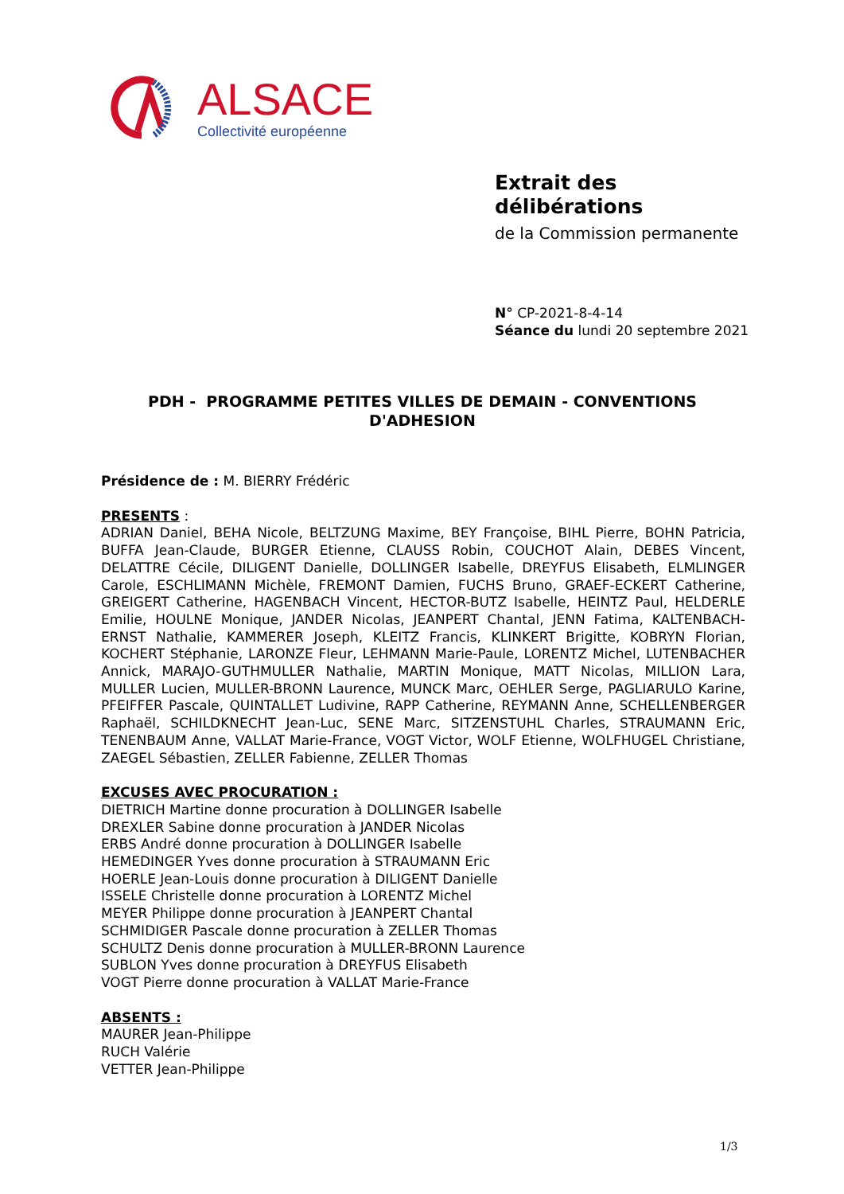ALSACE
Collectivité européenne
Extrait des délibérations
de la Commission permanente
N° CP-2021-8-4-14
Séance du lundi 20 septembre 2021
PDH - PROGRAMME PETITES VILLES DE DEMAIN - CONVENTIONS D'ADHESION
Présidence de : M. BIERRY Frédéric
PRESENTS :
ADRIAN Daniel, BEHA Nicole, BELTZUNG Maxime, BEY Françoise, BIHL Pierre, BOHN Patricia, BUFFA Jean-Claude, BURGER Etienne, CLAUSS Robin, COUCHOT Alain, DEBES Vincent, DELATTRE Cécile, DILIGENT Danielle, DOLLINGER Isabelle, DREYFUS Elisabeth, ELMLINGER Carole, ESCHLIMANN Michèle, FREMONT Damien, FUCHS Bruno, GRAEF-ECKERT Catherine, GREIGERT Catherine, HAGENBACH Vincent, HECTOR-BUTZ Isabelle, HEINTZ Paul, HELDERLE Emilie, HOULNE Monique, JANDER Nicolas, JEANPERT Chantal, JENN Fatima, KALTENBACH-ERNST Nathalie, KAMMERER Joseph, KLEITZ Francis, KLINKERT Brigitte, KOBRYN Florian, KOCHERT Stéphanie, LARONZE Fleur, LEHMANN Marie-Paule, LORENTZ Michel, LUTENBACHER Annick, MARAJO-GUTHMULLER Nathalie, MARTIN Monique, MATT Nicolas, MILLION Lara, MULLER Lucien, MULLER-BRONN Laurence, MUNCK Marc, OEHLER Serge, PAGLIARULO Karine, PFEIFFER Pascale, QUINTALLET Ludivine, RAPP Catherine, REYMANN Anne, SCHELLENBERGER Raphaël, SCHILDKNECHT Jean-Luc, SENE Marc, SITZENSTUHL Charles, STRAUMANN Eric, TENENBAUM Anne, VALLAT Marie-France, VOGT Victor, WOLF Etienne, WOLFHUGEL Christiane, ZAEGEL Sébastien, ZELLER Fabienne, ZELLER Thomas
EXCUSES AVEC PROCURATION :
DIETRICH Martine donne procuration à DOLLINGER Isabelle
DREXLER Sabine donne procuration à JANDER Nicolas
ERBS André donne procuration à DOLLINGER Isabelle
HEMEDINGER Yves donne procuration à STRAUMANN Eric
HOERLE Jean-Louis donne procuration à DILIGENT Danielle
ISSELE Christelle donne procuration à LORENTZ Michel
MEYER Philippe donne procuration à JEANPERT Chantal
SCHMIDIGER Pascale donne procuration à ZELLER Thomas
SCHULTZ Denis donne procuration à MULLER-BRONN Laurence
SUBLON Yves donne procuration à DREYFUS Elisabeth
VOGT Pierre donne procuration à VALLAT Marie-France
ABSENTS :
MAURER Jean-Philippe
RUCH Valérie
VETTER Jean-Philippe
1/3